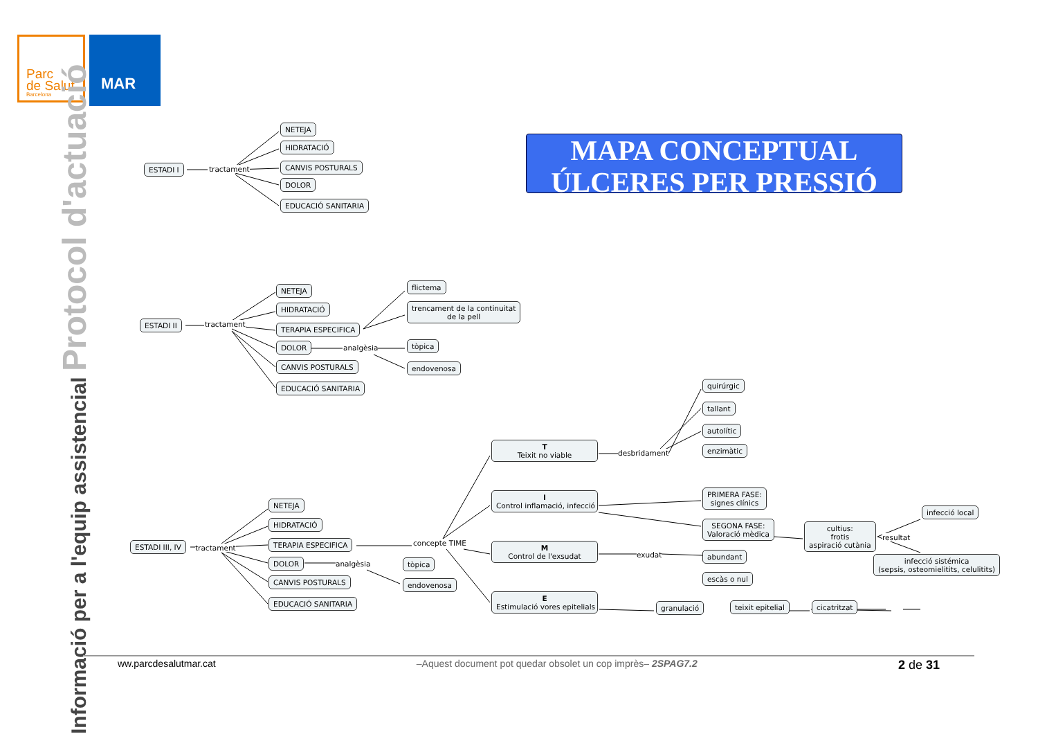Parc
de Salut
Barcelona
MAR
Informació per a l'equip assistencial Protocol d'actuació
MAPA CONCEPTUAL
ÚLCERES PER PRESSIÓ
NETEJA
HIDRATACIÓ
CANVIS POSTURALS
DOLOR
EDUCACIÓ SANITARIA
ESTADI I tractament
ESTADI II tractament
NETEJA
HIDRATACIÓ
TERAPIA ESPECIFICA
DOLOR analgèsia
CANVIS POSTURALS
EDUCACIÓ SANITARIA
flictema
trencament de la continuitat
de la pell
tòpica
endovenosa
ESTADI III, IV tractament
NETEJA
HIDRATACIÓ
TERAPIA ESPECIFICA
DOLOR analgèsia
CANVIS POSTURALS
EDUCACIÓ SANITARIA
tòpica
endovenosa
concepte TIME
T
Teixit no viable
desbridament
quirúrgic
tallant
autolític
enzimàtic
I
Control inflamació, infecció
PRIMERA FASE:
signes clínics
SEGONA FASE:
Valoració mèdica
cultius:
frotis
aspiració cutània
resultat
infecció local
infecció sistémica
(sepsis, osteomielitits, celulitits)
M
Control de l'exsudat
exudat abundant
escàs o nul
E
Estimulació vores epitelials
granulació teixit epitelial cicatritzat
ww.parcdesalutmar.cat –Aquest document pot quedar obsolet un cop imprès– 2SPAG7.2 2 de 31